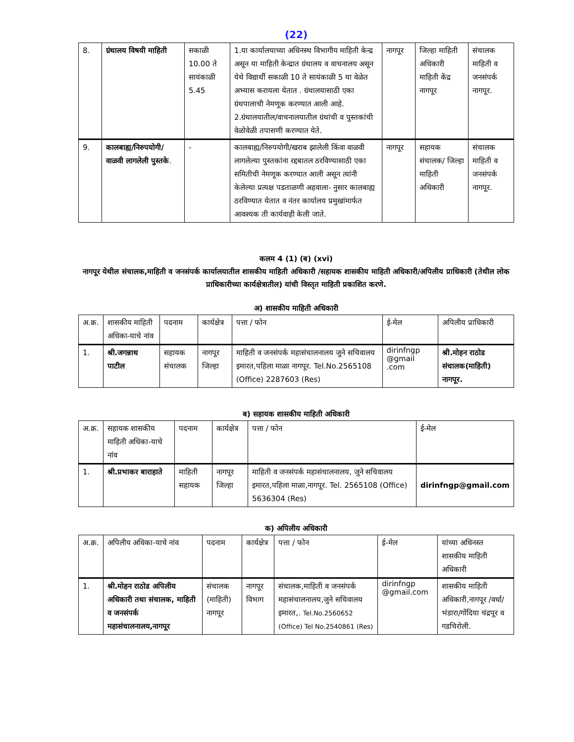(22)
| 8. | ग्रंथालय विषयी माहिती | सकाळी 10.00 ते सायंकाळी 5.45 | 1.या कार्यालयाच्या अधिनस्थ विभागीय माहिती केन्द्र असून या माहिती केन्द्रात ग्रंथालय व वाचनालय असून येथे विद्यार्थी सकाळी 10 ते सायंकाळी 5 या वेळेत अभ्यास करायला येतात . ग्रंथालयासाठी एका ग्रंथपालाची नेमणूक करण्यात आली आहे. 2.ग्रंथालयातील/वाचनालयातील ग्रंथांची व पुस्तकांची वेळोवेळी तपासणी करण्यात येते. | नागपूर | जिल्हा माहिती अधिकारी माहिती केंद्र नागपूर | संचालक माहिती व जनसंपर्क नागपूर. |
| 9. | कालबाह्य/निरुपयोगी/ वाळवी लागलेली पुस्तके . | - | कालबाह्य/निरुपयोगी/खराब झालेली किंवा वाळवी लागलेल्या पुस्तकांना रद्दबातल ठरविण्यासाठी एका समितीची नेमणूक करण्यात आली असून त्यांनी केलेल्या प्रत्यक्ष पडताळणी अहवाला- नुसार कालबाह्य ठरविण्यात येतात व नंतर कार्यालय प्रमुखांमार्फत आवश्यक ती कार्यवाही केली जाते. | नागपूर | सहायक संचालक/ जिल्हा माहिती अधिकारी | संचालक माहिती व जनसंपर्क नागपूर. |
कलम 4 (1) (ब) (xvi)
नागपूर येथील संचालक,माहिती व जनसंपर्क कार्यालयातील शासकीय माहिती अधिकारी /सहायक शासकीय माहिती अधिकारी/अपिलीय प्राधिकारी (तेथील लोक प्राधिकारीच्या कार्यक्षेत्रातील) यांची विस्तृत माहिती प्रकाशित करणे.
अ) शासकीय माहिती अधिकारी
| अ.क्र. | शासकीय माहिती अधिका-याचे नांव | पदनाम | कार्यक्षेत्र | पत्ता / फोन | ई-मेल | अपिलीय प्राधिकारी |
| --- | --- | --- | --- | --- | --- | --- |
| 1. | श्री.जगन्नाथ पाटील | सहायक संचालक | नागपूर जिल्हा | माहिती व जनसंपर्क महासंचालनालय जुने सचिवालय इमारत,पहिला माळा नागपूर. Tel.No.2565108 (Office) 2287603 (Res) | dirinfngp @gmail .com | श्री.मोहन राठोड संचालक(माहिती) नागपूर. |
ब) सहायक शासकीय माहिती अधिकारी
| अ.क्र. | सहायक शासकीय माहिती अधिका-याचे नांव | पदनाम | कार्यक्षेत्र | पत्ता / फोन | ई-मेल |
| --- | --- | --- | --- | --- | --- |
| 1. | श्री.प्रभाकर बाराहाते | माहिती सहायक | नागपूर जिल्हा | माहिती व जनसंपर्क महासंचालनालय, जुने सचिवालय इमारत,पहिला माळा,नागपूर. Tel. 2565108 (Office) 5636304 (Res) | dirinfngp@gmail.com |
क) अपिलीय अधिकारी
| अ.क्र. | अपिलीय अधिका-याचे नांव | पदनाम | कार्यक्षेत्र | पत्ता / फोन | ई-मेल | यांच्या अधिनस्त शासकीय माहिती अधिकारी |
| --- | --- | --- | --- | --- | --- | --- |
| 1. | श्री.मोहन राठोड अपिलीय अधिकारी तथा संचालक, माहिती व जनसंपर्क महासंचालनालय,नागपूर | संचालक (माहिती) नागपूर | नागपूर विभाग | संचालक,माहिती व जनसंपर्क महासंचालनालय,जुने सचिवालय इमारत,. Tel.No.2560652 (Office) Tel No.2540861 (Res) | dirinfngp @gmail.com | शासकीय माहिती अधिकारी,नागपूर /वर्धा/ भंडारा/गोंदिया चंद्रपूर व गडचिरोली. |